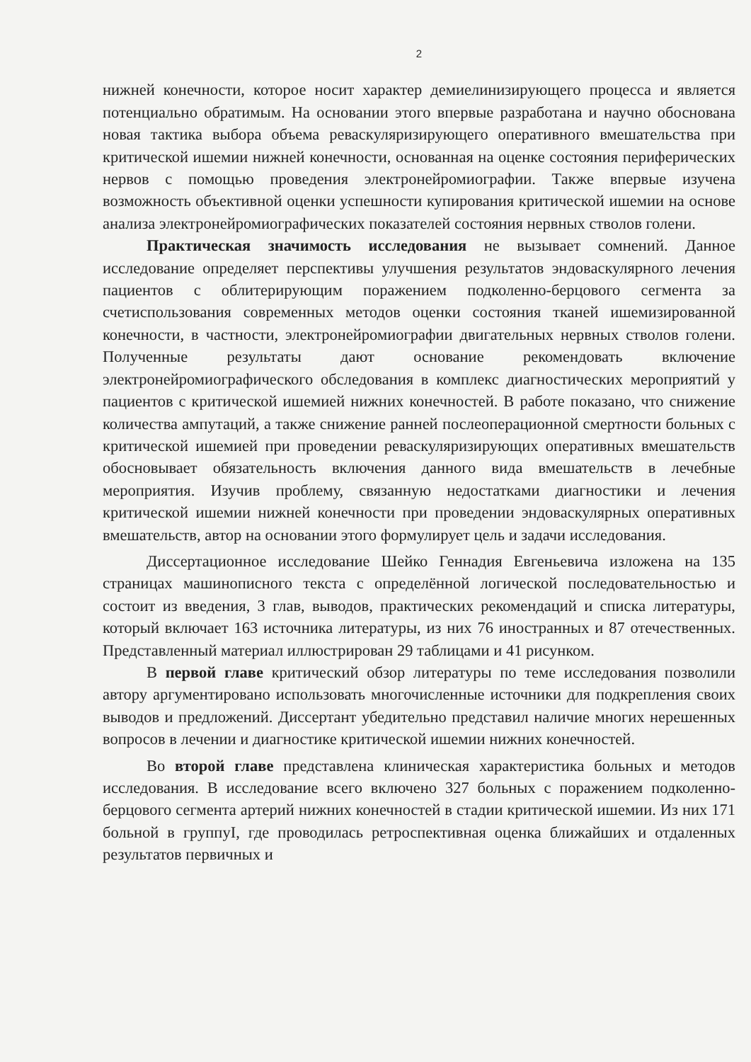2
нижней конечности, которое носит характер демиелинизирующего процесса и является потенциально обратимым. На основании этого впервые разработана и научно обоснована новая тактика выбора объема реваскуляризирующего оперативного вмешательства при критической ишемии нижней конечности, основанная на оценке состояния периферических нервов с помощью проведения электронейромиографии. Также впервые изучена возможность объективной оценки успешности купирования критической ишемии на основе анализа электронейромиографических показателей состояния нервных стволов голени.
Практическая значимость исследования не вызывает сомнений. Данное исследование определяет перспективы улучшения результатов эндоваскулярного лечения пациентов с облитерирующим поражением подколенно-берцового сегмента за счетиспользования современных методов оценки состояния тканей ишемизированной конечности, в частности, электронейромиографии двигательных нервных стволов голени. Полученные результаты дают основание рекомендовать включение электронейромиографического обследования в комплекс диагностических мероприятий у пациентов с критической ишемией нижних конечностей. В работе показано, что снижение количества ампутаций, а также снижение ранней послеоперационной смертности больных с критической ишемией при проведении реваскуляризирующих оперативных вмешательств обосновывает обязательность включения данного вида вмешательств в лечебные мероприятия. Изучив проблему, связанную недостатками диагностики и лечения критической ишемии нижней конечности при проведении эндоваскулярных оперативных вмешательств, автор на основании этого формулирует цель и задачи исследования.
Диссертационное исследование Шейко Геннадия Евгеньевича изложена на 135 страницах машинописного текста с определённой логической последовательностью и состоит из введения, 3 глав, выводов, практических рекомендаций и списка литературы, который включает 163 источника литературы, из них 76 иностранных и 87 отечественных. Представленный материал иллюстрирован 29 таблицами и 41 рисунком.
В первой главе критический обзор литературы по теме исследования позволили автору аргументировано использовать многочисленные источники для подкрепления своих выводов и предложений. Диссертант убедительно представил наличие многих нерешенных вопросов в лечении и диагностике критической ишемии нижних конечностей.
Во второй главе представлена клиническая характеристика больных и методов исследования. В исследование всего включено 327 больных с поражением подколенно-берцового сегмента артерий нижних конечностей в стадии критической ишемии. Из них 171 больной в группуI, где проводилась ретроспективная оценка ближайших и отдаленных результатов первичных и